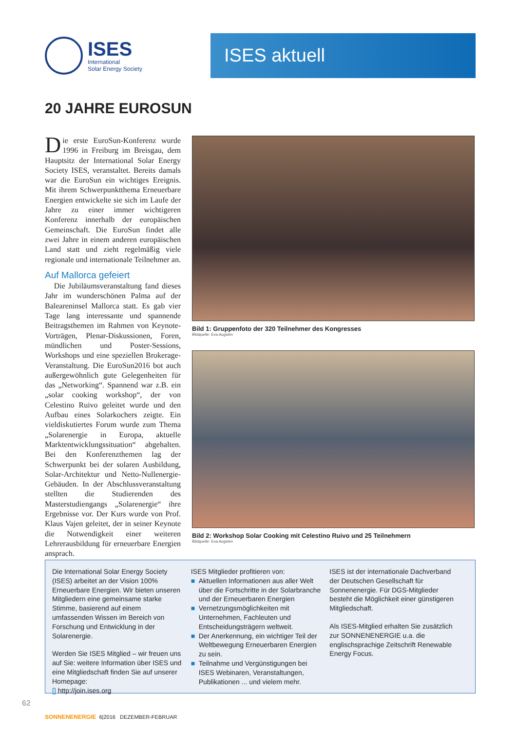ISES
International
Solar Energy Society
ISES aktuell
20 JAHRE EUROSUN
Die erste EuroSun-Konferenz wurde 1996 in Freiburg im Breisgau, dem Hauptsitz der International Solar Energy Society ISES, veranstaltet. Bereits damals war die EuroSun ein wichtiges Ereignis. Mit ihrem Schwerpunktthema Erneuerbare Energien entwickelte sie sich im Laufe der Jahre zu einer immer wichtigeren Konferenz innerhalb der europäischen Gemeinschaft. Die EuroSun findet alle zwei Jahre in einem anderen europäischen Land statt und zieht regelmäßig viele regionale und internationale Teilnehmer an.
Auf Mallorca gefeiert
Die Jubiläumsveranstaltung fand dieses Jahr im wunderschönen Palma auf der Baleareninsel Mallorca statt. Es gab vier Tage lang interessante und spannende Beitragsthemen im Rahmen von Keynote-Vorträgen, Plenar-Diskussionen, Foren, mündlichen und Poster-Sessions, Workshops und eine speziellen Brokerage-Veranstaltung. Die EuroSun2016 bot auch außergewöhnlich gute Gelegenheiten für das „Networking“. Spannend war z.B. ein „solar cooking workshop“, der von Celestino Ruivo geleitet wurde und den Aufbau eines Solarkochers zeigte. Ein vieldiskutiertes Forum wurde zum Thema „Solarenergie in Europa, aktuelle Marktentwicklungssituation“ abgehalten. Bei den Konferenzthemen lag der Schwerpunkt bei der solaren Ausbildung, Solar-Architektur und Netto-Nullenergie-Gebäuden. In der Abschlussveranstaltung stellten die Studierenden des Masterstudiengangs „Solarenergie“ ihre Ergebnisse vor. Der Kurs wurde von Prof. Klaus Vajen geleitet, der in seiner Keynote die Notwendigkeit einer weiteren Lehrerausbildung für erneuerbare Energien ansprach.
Bild 1: Gruppenfoto der 320 Teilnehmer des Kongresses
Bildquelle: Eva Augsten
Bild 2: Workshop Solar Cooking mit Celestino Ruivo und 25 Teilnehmern
Bildquelle: Eva Augsten
Die International Solar Energy Society (ISES) arbeitet an der Vision 100% Erneuerbare Energien. Wir bieten unseren Mitgliedern eine gemeinsame starke Stimme, basierend auf einem umfassenden Wissen im Bereich von Forschung und Entwicklung in der Solarenergie.
Werden Sie ISES Mitglied – wir freuen uns auf Sie: weitere Information über ISES und eine Mitgliedschaft finden Sie auf unserer Homepage:
[] http://join.ises.org
ISES Mitglieder profitieren von:
■ Aktuellen Informationen aus aller Welt über die Fortschritte in der Solarbranche und der Erneuerbaren Energien
■ Vernetzungsmöglichkeiten mit Unternehmen, Fachleuten und Entscheidungsträgern weltweit.
■ Der Anerkennung, ein wichtiger Teil der Weltbewegung Erneuerbaren Energien zu sein.
■ Teilnahme und Vergünstigungen bei ISES Webinaren, Veranstaltungen, Publikationen ... und vielem mehr.
ISES ist der internationale Dachverband der Deutschen Gesellschaft für Sonnenenergie. Für DGS-Mitglieder besteht die Möglichkeit einer günstigeren Mitgliedschaft.
Als ISES-Mitglied erhalten Sie zusätzlich zur SONNENENERGIE u.a. die englischsprachige Zeitschrift Renewable Energy Focus.
62
SONNENENERGIE 6|2016 DEZEMBER-FEBRUAR